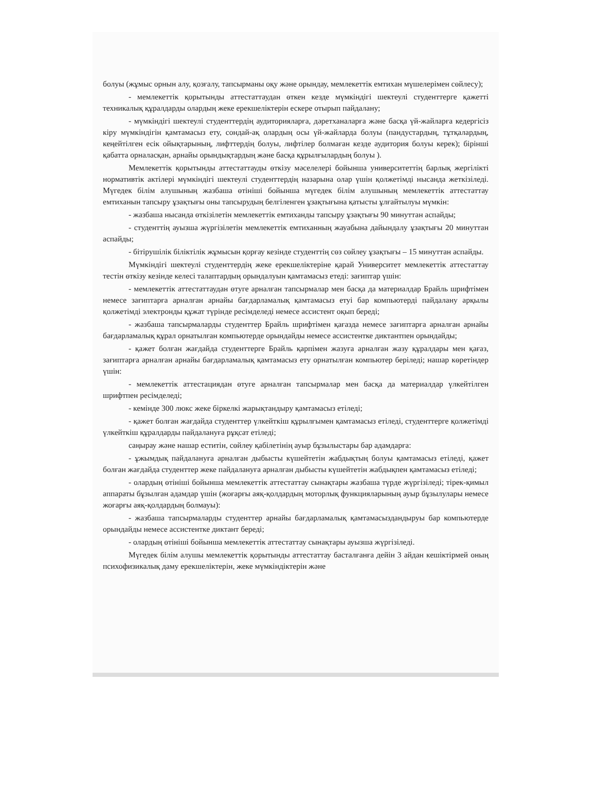болуы (жұмыс орнын алу, қозғалу, тапсырманы оқу және орындау, мемлекеттік емтихан мүшелерімен сөйлесу);
- мемлекеттік қорытынды аттестаттаудан өткен кезде мүмкіндігі шектеулі студенттерге қажетті техникалық құралдарды олардың жеке ерекшеліктерін ескере отырып пайдалану;
- мүмкіндігі шектеулі студенттердің аудиторияларға, дәретханаларға және басқа үй-жайларға кедергісіз кіру мүмкіндігін қамтамасыз ету, сондай-ақ олардың осы үй-жайларда болуы (пандустардың, тұтқалардың, кеңейтілген есік ойықтарының, лифттердің болуы, лифтілер болмаған кезде аудитория болуы керек); бірінші қабатта орналасқан, арнайы орындықтардың және басқа құрылғылардың болуы ).
Мемлекеттік қорытынды аттестаттауды өткізу мәселелері бойынша университеттің барлық жергілікті нормативтік актілері мүмкіндігі шектеулі студенттердің назарына олар үшін қолжетімді нысанда жеткізіледі. Мүгедек білім алушының жазбаша өтініші бойынша мүгедек білім алушының мемлекеттік аттестаттау емтиханын тапсыру ұзақтығы оны тапсырудың белгіленген ұзақтығына қатысты ұлғайтылуы мүмкін:
- жазбаша нысанда өткізілетін мемлекеттік емтиханды тапсыру ұзақтығы 90 минуттан аспайды;
- студенттің ауызша жүргізілетін мемлекеттік емтиханның жауабына дайындалу ұзақтығы 20 минуттан аспайды;
- бітірушілік біліктілік жұмысын қорғау кезінде студенттің сөз сөйлеу ұзақтығы – 15 минуттан аспайды.
Мүмкіндігі шектеулі студенттердің жеке ерекшеліктеріне қарай Университет мемлекеттік аттестаттау тестін өткізу кезінде келесі талаптардың орындалуын қамтамасыз етеді: зағиптар үшін:
- мемлекеттік аттестаттаудан өтуге арналған тапсырмалар мен басқа да материалдар Брайль шрифтімен немесе зағиптарға арналған арнайы бағдарламалық қамтамасыз етуі бар компьютерді пайдалану арқылы қолжетімді электронды құжат түрінде ресімделеді немесе ассистент оқып береді;
- жазбаша тапсырмаларды студенттер Брайль шрифтімен қағазда немесе зағиптарға арналған арнайы бағдарламалық құрал орнатылған компьютерде орындайды немесе ассистентке диктантпен орындайды;
- қажет болған жағдайда студенттерге Брайль қарпімен жазуға арналған жазу құралдары мен қағаз, зағиптарға арналған арнайы бағдарламалық қамтамасыз ету орнатылған компьютер беріледі; нашар көретіндер үшін:
- мемлекеттік аттестациядан өтуге арналған тапсырмалар мен басқа да материалдар үлкейтілген шрифтпен ресімделеді;
- кемінде 300 люкс жеке біркелкі жарықтандыру қамтамасыз етіледі;
- қажет болған жағдайда студенттер үлкейткіш құрылғымен қамтамасыз етіледі, студенттерге қолжетімді үлкейткіш құралдарды пайдалануға рұқсат етіледі;
саңырау және нашар еститін, сөйлеу қабілетінің ауыр бұзылыстары бар адамдарға:
- ұжымдық пайдалануға арналған дыбысты күшейтетін жабдықтың болуы қамтамасыз етіледі, қажет болған жағдайда студенттер жеке пайдалануға арналған дыбысты күшейтетін жабдықпен қамтамасыз етіледі;
- олардың өтініші бойынша мемлекеттік аттестаттау сынақтары жазбаша түрде жүргізіледі; тірек-қимыл аппараты бұзылған адамдар үшін (жоғарғы аяқ-қолдардың моторлық функцияларының ауыр бұзылулары немесе жоғарғы аяқ-қолдардың болмауы):
- жазбаша тапсырмаларды студенттер арнайы бағдарламалық қамтамасыздандыруы бар компьютерде орындайды немесе ассистентке диктант береді;
- олардың өтініші бойынша мемлекеттік аттестаттау сынақтары ауызша жүргізіледі.
Мүгедек білім алушы мемлекеттік қорытынды аттестаттау басталғанға дейін 3 айдан кешіктірмей оның психофизикалық даму ерекшеліктерін, жеке мүмкіндіктерін және